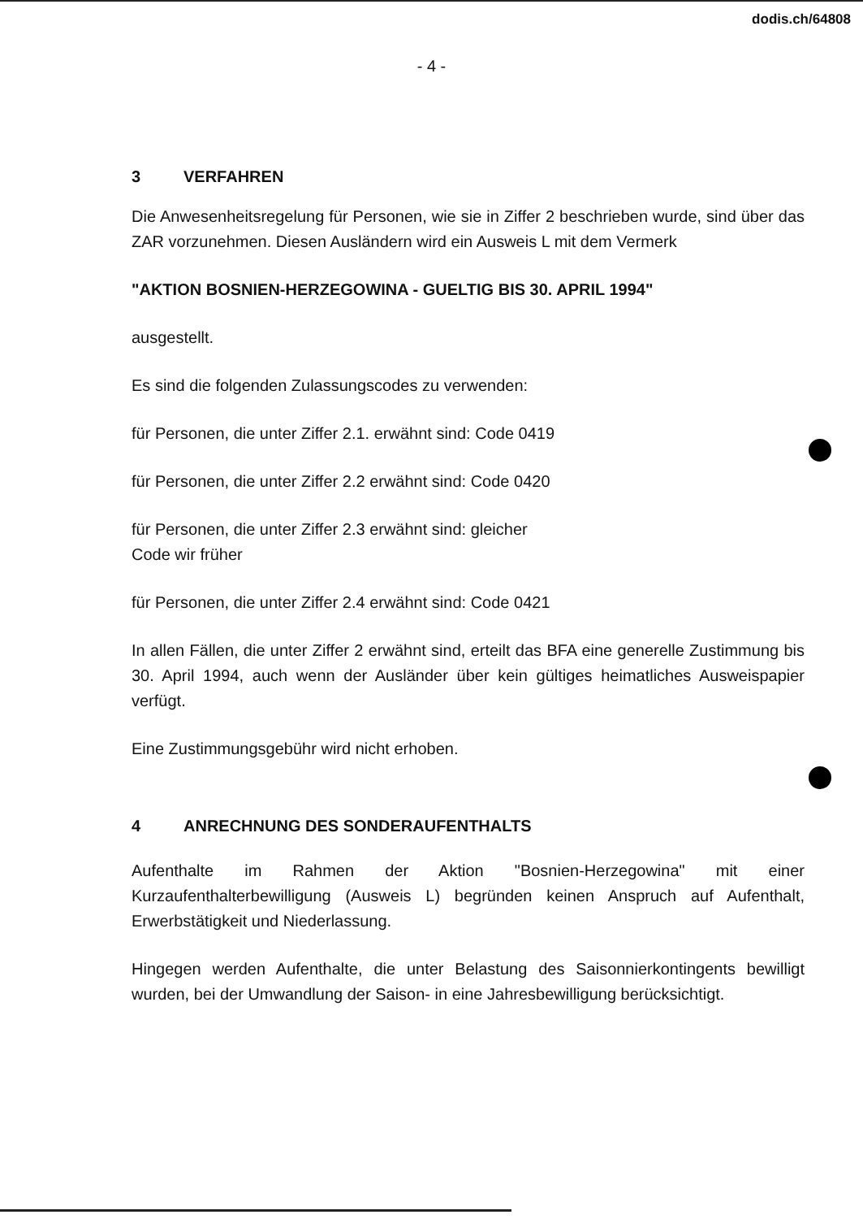dodis.ch/64808
- 4 -
3 VERFAHREN
Die Anwesenheitsregelung für Personen, wie sie in Ziffer 2 beschrieben wurde, sind über das ZAR vorzunehmen. Diesen Ausländern wird ein Ausweis L mit dem Vermerk
"AKTION BOSNIEN-HERZEGOWINA - GUELTIG BIS 30. APRIL 1994"
ausgestellt.
Es sind die folgenden Zulassungscodes zu verwenden:
für Personen, die unter Ziffer 2.1. erwähnt sind: Code 0419
für Personen, die unter Ziffer 2.2 erwähnt sind: Code 0420
für Personen, die unter Ziffer 2.3 erwähnt sind: gleicher
Code wir früher
für Personen, die unter Ziffer 2.4 erwähnt sind: Code 0421
In allen Fällen, die unter Ziffer 2 erwähnt sind, erteilt das BFA eine generelle Zustimmung bis 30. April 1994, auch wenn der Ausländer über kein gültiges heimatliches Ausweispapier verfügt.
Eine Zustimmungsgebühr wird nicht erhoben.
4 ANRECHNUNG DES SONDERAUFENTHALTS
Aufenthalte im Rahmen der Aktion "Bosnien-Herzegowina" mit einer Kurzaufenthalterbewilligung (Ausweis L) begründen keinen Anspruch auf Aufenthalt, Erwerbstätigkeit und Niederlassung.
Hingegen werden Aufenthalte, die unter Belastung des Saisonnierkontingents bewilligt wurden, bei der Umwandlung der Saison- in eine Jahresbewilligung berücksichtigt.